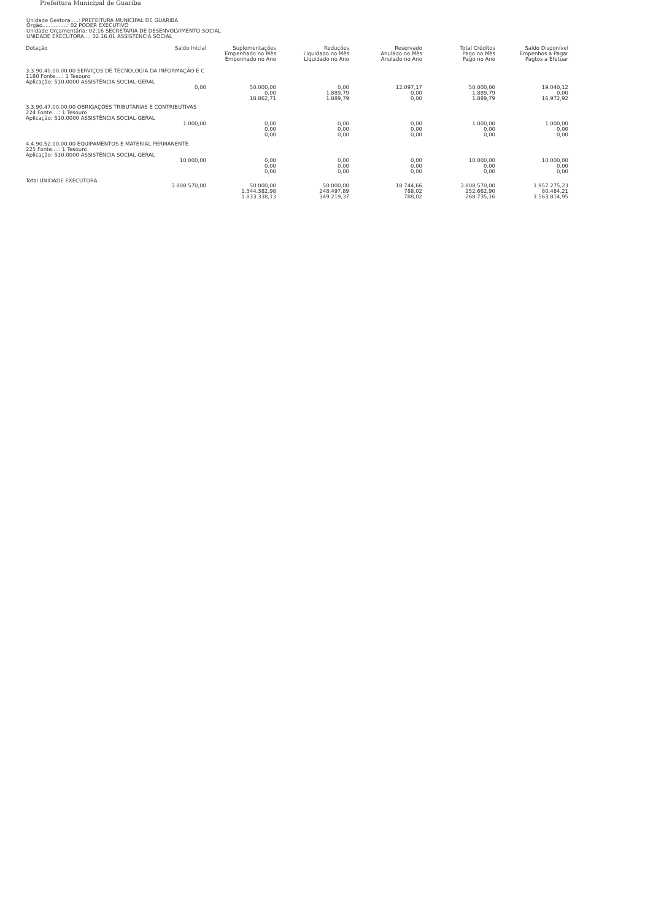Prefeitura Municipal de Guariba
Unidade Gestora.....: PREFEITURA MUNICIPAL DE GUARIBA
Órgão...............: 02 PODER EXECUTIVO
Unidade Orçamentária: 02.16 SECRETARIA DE DESENVOLVIMENTO SOCIAL
UNIDADE EXECUTORA...: 02.16.01 ASSISTENCIA SOCIAL
| Dotação | Saldo Inicial | Suplementações Empenhado no Mês Empenhado no Ano | Reduções Liquidado no Mês Liquidado no Ano | Reservado Anulado no Mês Anulado no Ano | Total Créditos Pago no Mês Pago no Ano | Saldo Disponível Empenhos a Pagar Pagtos a Efetuar |
| --- | --- | --- | --- | --- | --- | --- |
| 3.3.90.40.00.00.00 SERVIÇOS DE TECNOLOGIA DA INFORMAÇÃO E C 1180 Fonte....: 1 Tesouro Aplicação: 510.0000 ASSISTÊNCIA SOCIAL-GERAL | | | | | | |
| | 0,00 | 50.000,00 0,00 18.862,71 | 0,00 1.889,79 1.889,79 | 12.097,17 0,00 0,00 | 50.000,00 1.889,79 1.889,79 | 19.040,12 0,00 16.972,92 |
| 3.3.90.47.00.00.00 OBRIGAÇÕES TRIBUTÁRIAS E CONTRIBUTIVAS 224 Fonte....: 1 Tesouro Aplicação: 510.0000 ASSISTÊNCIA SOCIAL-GERAL | | | | | | |
| | 1.000,00 | 0,00 0,00 0,00 | 0,00 0,00 0,00 | 0,00 0,00 0,00 | 1.000,00 0,00 0,00 | 1.000,00 0,00 0,00 |
| 4.4.90.52.00.00.00 EQUIPAMENTOS E MATERIAL PERMANENTE 225 Fonte....: 1 Tesouro Aplicação: 510.0000 ASSISTÊNCIA SOCIAL-GERAL | | | | | | |
| | 10.000,00 | 0,00 0,00 0,00 | 0,00 0,00 0,00 | 0,00 0,00 0,00 | 10.000,00 0,00 0,00 | 10.000,00 0,00 0,00 |
| Total UNIDADE EXECUTORA | | | | | | |
| | 3.808.570,00 | 50.000,00 1.344.382,98 1.833.338,13 | 50.000,00 248.497,89 349.219,37 | 18.744,66 788,02 788,02 | 3.808.570,00 252.662,90 268.735,16 | 1.957.275,23 80.484,21 1.563.814,95 |